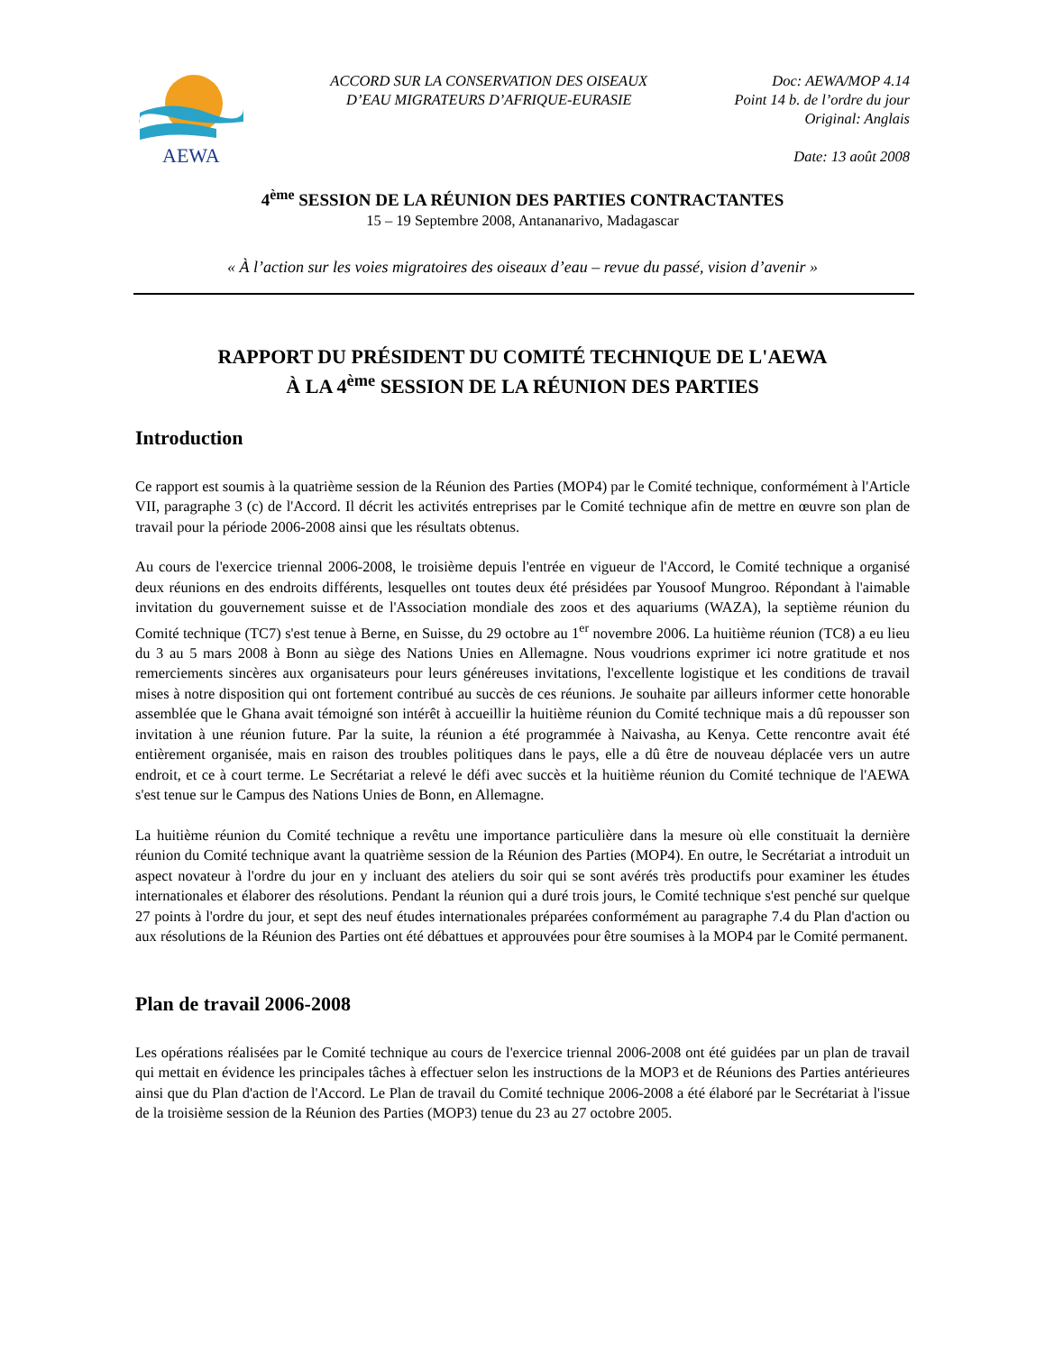AEWA
ACCORD SUR LA CONSERVATION DES OISEAUX
D’EAU MIGRATEURS D’AFRIQUE-EURASIE
Doc: AEWA/MOP 4.14
Point 14 b. de l’ordre du jour
Original: Anglais
Date: 13 août 2008
4<sup>ème</sup> SESSION DE LA RÉUNION DES PARTIES CONTRACTANTES
15 – 19 Septembre 2008, Antananarivo, Madagascar
« À l’action sur les voies migratoires des oiseaux d’eau – revue du passé, vision d’avenir »
RAPPORT DU PRÉSIDENT DU COMITÉ TECHNIQUE DE L'AEWA
À LA 4<sup>ème</sup> SESSION DE LA RÉUNION DES PARTIES
Introduction
Ce rapport est soumis à la quatrième session de la Réunion des Parties (MOP4) par le Comité technique, conformément à l'Article VII, paragraphe 3 (c) de l'Accord. Il décrit les activités entreprises par le Comité technique afin de mettre en œuvre son plan de travail pour la période 2006-2008 ainsi que les résultats obtenus.
Au cours de l'exercice triennal 2006-2008, le troisième depuis l'entrée en vigueur de l'Accord, le Comité technique a organisé deux réunions en des endroits différents, lesquelles ont toutes deux été présidées par Yousoof Mungroo. Répondant à l'aimable invitation du gouvernement suisse et de l'Association mondiale des zoos et des aquariums (WAZA), la septième réunion du Comité technique (TC7) s'est tenue à Berne, en Suisse, du 29 octobre au 1<sup>er</sup> novembre 2006. La huitième réunion (TC8) a eu lieu du 3 au 5 mars 2008 à Bonn au siège des Nations Unies en Allemagne. Nous voudrions exprimer ici notre gratitude et nos remerciements sincères aux organisateurs pour leurs généreuses invitations, l'excellente logistique et les conditions de travail mises à notre disposition qui ont fortement contribué au succès de ces réunions. Je souhaite par ailleurs informer cette honorable assemblée que le Ghana avait témoigné son intérêt à accueillir la huitième réunion du Comité technique mais a dû repousser son invitation à une réunion future. Par la suite, la réunion a été programmée à Naivasha, au Kenya. Cette rencontre avait été entièrement organisée, mais en raison des troubles politiques dans le pays, elle a dû être de nouveau déplacée vers un autre endroit, et ce à court terme. Le Secrétariat a relevé le défi avec succès et la huitième réunion du Comité technique de l'AEWA s'est tenue sur le Campus des Nations Unies de Bonn, en Allemagne.
La huitième réunion du Comité technique a revêtu une importance particulière dans la mesure où elle constituait la dernière réunion du Comité technique avant la quatrième session de la Réunion des Parties (MOP4). En outre, le Secrétariat a introduit un aspect novateur à l'ordre du jour en y incluant des ateliers du soir qui se sont avérés très productifs pour examiner les études internationales et élaborer des résolutions. Pendant la réunion qui a duré trois jours, le Comité technique s'est penché sur quelque 27 points à l'ordre du jour, et sept des neuf études internationales préparées conformément au paragraphe 7.4 du Plan d'action ou aux résolutions de la Réunion des Parties ont été débattues et approuvées pour être soumises à la MOP4 par le Comité permanent.
Plan de travail 2006-2008
Les opérations réalisées par le Comité technique au cours de l'exercice triennal 2006-2008 ont été guidées par un plan de travail qui mettait en évidence les principales tâches à effectuer selon les instructions de la MOP3 et de Réunions des Parties antérieures ainsi que du Plan d'action de l'Accord. Le Plan de travail du Comité technique 2006-2008 a été élaboré par le Secrétariat à l'issue de la troisième session de la Réunion des Parties (MOP3) tenue du 23 au 27 octobre 2005.